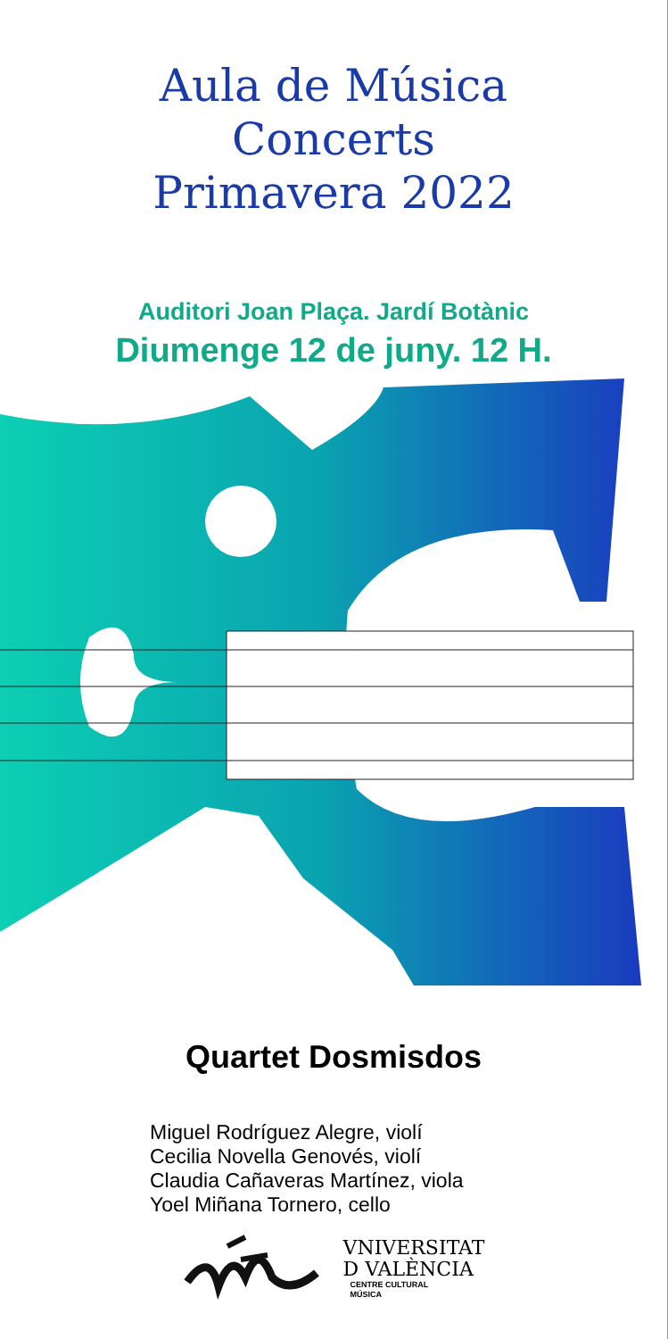Aula de Música
Concerts
Primavera 2022
Auditori Joan Plaça. Jardí Botànic
Diumenge 12 de juny. 12 H.
Quartet Dosmisdos
Miguel Rodríguez Alegre, violí
Cecilia Novella Genovés, violí
Claudia Cañaveras Martínez, viola
Yoel Miñana Tornero, cello
VNIVERSITAT
D VALÈNCIA
CENTRE CULTURAL
MÚSICA